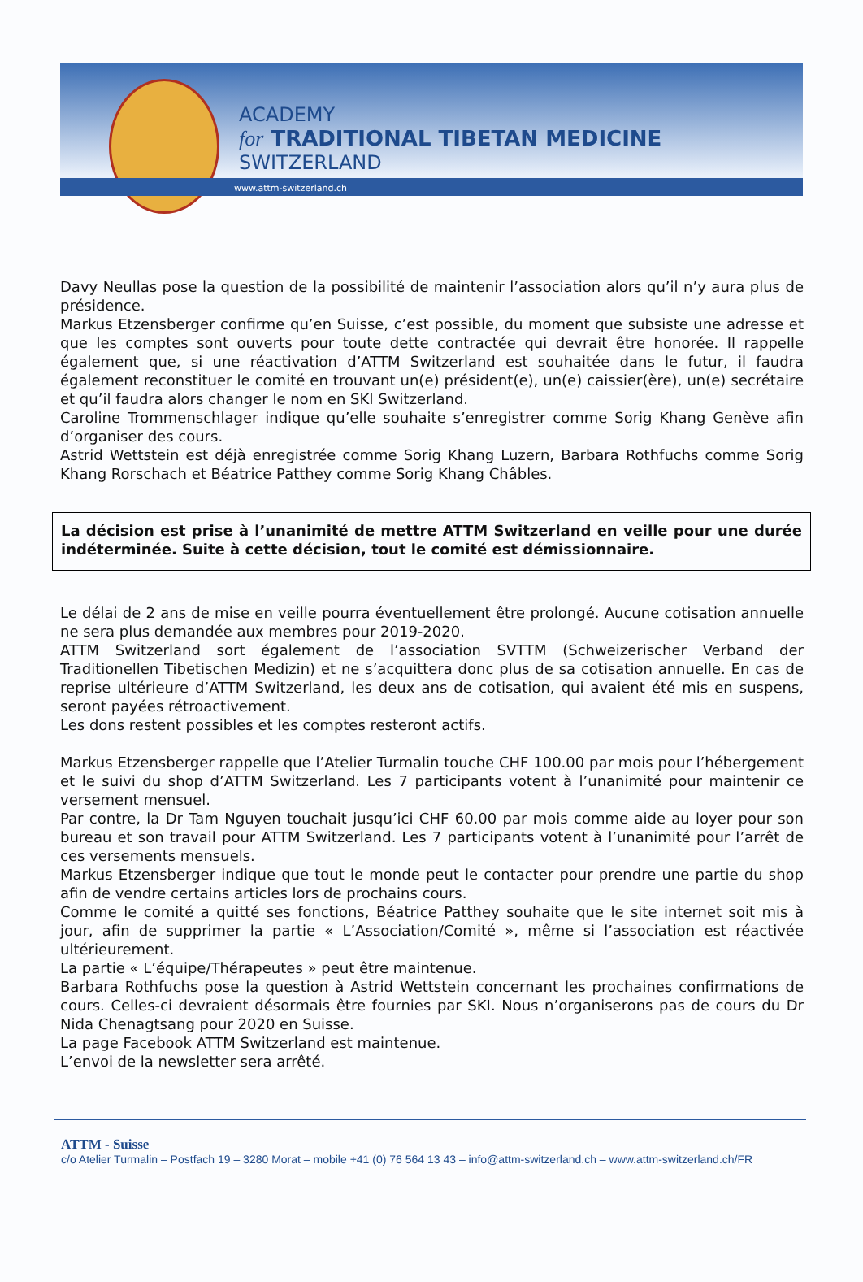ACADEMY
for TRADITIONAL TIBETAN MEDICINE
SWITZERLAND
www.attm-switzerland.ch
Davy Neullas pose la question de la possibilité de maintenir l’association alors qu’il n’y aura plus de présidence.
Markus Etzensberger confirme qu’en Suisse, c’est possible, du moment que subsiste une adresse et que les comptes sont ouverts pour toute dette contractée qui devrait être honorée. Il rappelle également que, si une réactivation d’ATTM Switzerland est souhaitée dans le futur, il faudra également reconstituer le comité en trouvant un(e) président(e), un(e) caissier(ère), un(e) secrétaire et qu’il faudra alors changer le nom en SKI Switzerland.
Caroline Trommenschlager indique qu’elle souhaite s’enregistrer comme Sorig Khang Genève afin d’organiser des cours.
Astrid Wettstein est déjà enregistrée comme Sorig Khang Luzern, Barbara Rothfuchs comme Sorig Khang Rorschach et Béatrice Patthey comme Sorig Khang Châbles.
La décision est prise à l’unanimité de mettre ATTM Switzerland en veille pour une durée indéterminée. Suite à cette décision, tout le comité est démissionnaire.
Le délai de 2 ans de mise en veille pourra éventuellement être prolongé. Aucune cotisation annuelle ne sera plus demandée aux membres pour 2019-2020.
ATTM Switzerland sort également de l’association SVTTM (Schweizerischer Verband der Traditionellen Tibetischen Medizin) et ne s’acquittera donc plus de sa cotisation annuelle. En cas de reprise ultérieure d’ATTM Switzerland, les deux ans de cotisation, qui avaient été mis en suspens, seront payées rétroactivement.
Les dons restent possibles et les comptes resteront actifs.
Markus Etzensberger rappelle que l’Atelier Turmalin touche CHF 100.00 par mois pour l’hébergement et le suivi du shop d’ATTM Switzerland. Les 7 participants votent à l’unanimité pour maintenir ce versement mensuel.
Par contre, la Dr Tam Nguyen touchait jusqu’ici CHF 60.00 par mois comme aide au loyer pour son bureau et son travail pour ATTM Switzerland. Les 7 participants votent à l’unanimité pour l’arrêt de ces versements mensuels.
Markus Etzensberger indique que tout le monde peut le contacter pour prendre une partie du shop afin de vendre certains articles lors de prochains cours.
Comme le comité a quitté ses fonctions, Béatrice Patthey souhaite que le site internet soit mis à jour, afin de supprimer la partie « L’Association/Comité », même si l’association est réactivée ultérieurement.
La partie « L’équipe/Thérapeutes » peut être maintenue.
Barbara Rothfuchs pose la question à Astrid Wettstein concernant les prochaines confirmations de cours. Celles-ci devraient désormais être fournies par SKI. Nous n’organiserons pas de cours du Dr Nida Chenagtsang pour 2020 en Suisse.
La page Facebook ATTM Switzerland est maintenue.
L’envoi de la newsletter sera arrêté.
ATTM - Suisse
c/o Atelier Turmalin – Postfach 19 – 3280 Morat – mobile +41 (0) 76 564 13 43 – info@attm-switzerland.ch – www.attm-switzerland.ch/FR